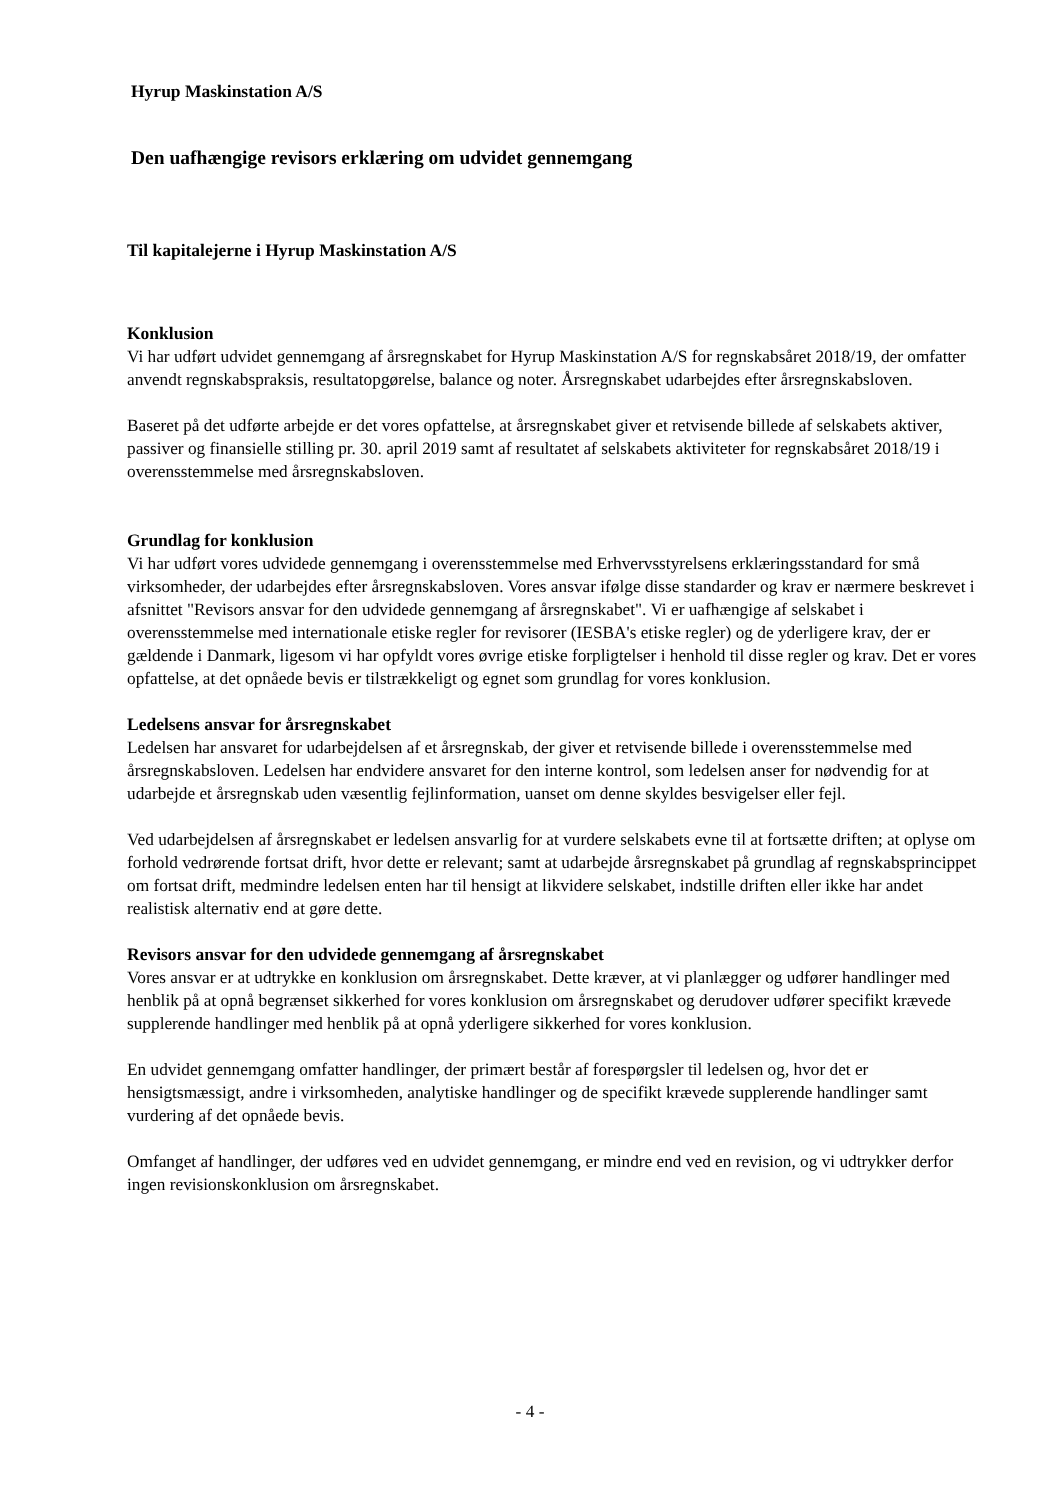Hyrup Maskinstation A/S
Den uafhængige revisors erklæring om udvidet gennemgang
Til kapitalejerne i Hyrup Maskinstation A/S
Konklusion
Vi har udført udvidet gennemgang af årsregnskabet for Hyrup Maskinstation A/S for regnskabsåret 2018/19, der omfatter anvendt regnskabspraksis, resultatopgørelse, balance og noter. Årsregnskabet udarbejdes efter årsregnskabsloven.
Baseret på det udførte arbejde er det vores opfattelse, at årsregnskabet giver et retvisende billede af selskabets aktiver, passiver og finansielle stilling pr. 30. april 2019 samt af resultatet af selskabets aktiviteter for regnskabsåret 2018/19 i overensstemmelse med årsregnskabsloven.
Grundlag for konklusion
Vi har udført vores udvidede gennemgang i overensstemmelse med Erhvervsstyrelsens erklæringsstandard for små virksomheder, der udarbejdes efter årsregnskabsloven. Vores ansvar ifølge disse standarder og krav er nærmere beskrevet i afsnittet "Revisors ansvar for den udvidede gennemgang af årsregnskabet". Vi er uafhængige af selskabet i overensstemmelse med internationale etiske regler for revisorer (IESBA's etiske regler) og de yderligere krav, der er gældende i Danmark, ligesom vi har opfyldt vores øvrige etiske forpligtelser i henhold til disse regler og krav. Det er vores opfattelse, at det opnåede bevis er tilstrækkeligt og egnet som grundlag for vores konklusion.
Ledelsens ansvar for årsregnskabet
Ledelsen har ansvaret for udarbejdelsen af et årsregnskab, der giver et retvisende billede i overensstemmelse med årsregnskabsloven. Ledelsen har endvidere ansvaret for den interne kontrol, som ledelsen anser for nødvendig for at udarbejde et årsregnskab uden væsentlig fejlinformation, uanset om denne skyldes besvigelser eller fejl.
Ved udarbejdelsen af årsregnskabet er ledelsen ansvarlig for at vurdere selskabets evne til at fortsætte driften; at oplyse om forhold vedrørende fortsat drift, hvor dette er relevant; samt at udarbejde årsregnskabet på grundlag af regnskabsprincippet om fortsat drift, medmindre ledelsen enten har til hensigt at likvidere selskabet, indstille driften eller ikke har andet realistisk alternativ end at gøre dette.
Revisors ansvar for den udvidede gennemgang af årsregnskabet
Vores ansvar er at udtrykke en konklusion om årsregnskabet. Dette kræver, at vi planlægger og udfører handlinger med henblik på at opnå begrænset sikkerhed for vores konklusion om årsregnskabet og derudover udfører specifikt krævede supplerende handlinger med henblik på at opnå yderligere sikkerhed for vores konklusion.
En udvidet gennemgang omfatter handlinger, der primært består af forespørgsler til ledelsen og, hvor det er hensigtsmæssigt, andre i virksomheden, analytiske handlinger og de specifikt krævede supplerende handlinger samt vurdering af det opnåede bevis.
Omfanget af handlinger, der udføres ved en udvidet gennemgang, er mindre end ved en revision, og vi udtrykker derfor ingen revisionskonklusion om årsregnskabet.
- 4 -